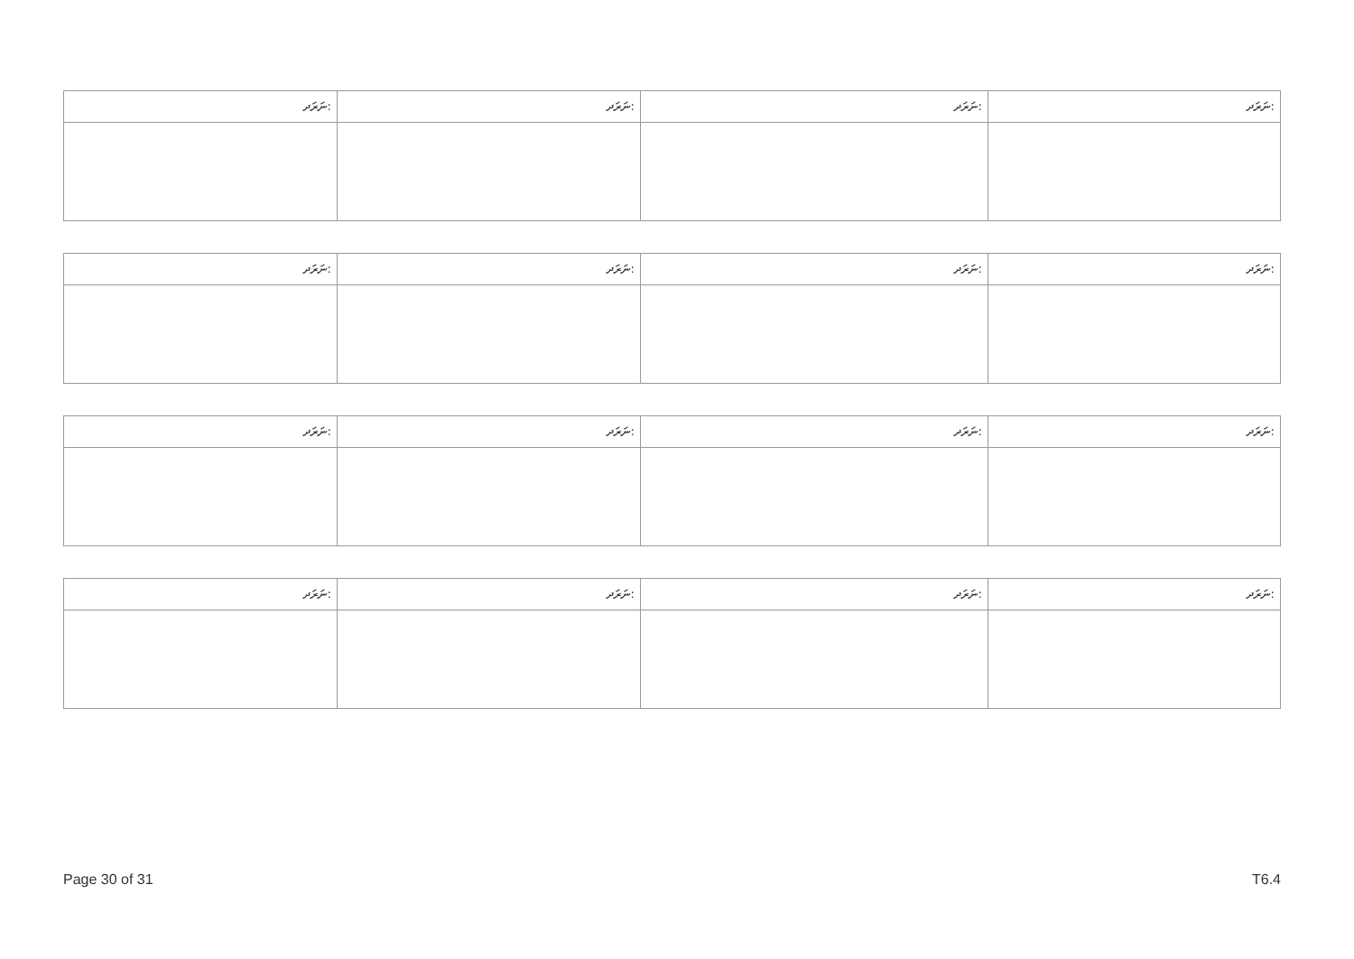| ނަރަދ: | ނަރަދ: | ނަރަދ: | ނަރަދ: |
| --- | --- | --- | --- |
| ނަރަދ: | ނަރަދ: | ނަރަދ: | ނަރަދ: |
| --- | --- | --- | --- |
| ނަރަދ: | ނަރަދ: | ނަރަދ: | ނަރަދ: |
| --- | --- | --- | --- |
| ނަރަދ: | ނަރަދ: | ނަރަދ: | ނަރަދ: |
| --- | --- | --- | --- |
Page 30 of 31 T6.4